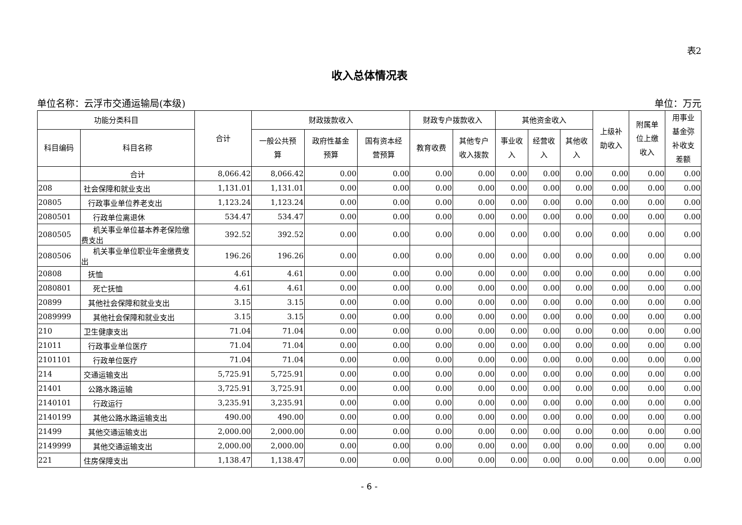表2
收入总体情况表
单位名称：云浮市交通运输局(本级) 单位：万元
| 功能分类科目 | | 合计 | 财政拨款收入 | | | 财政专户拨款收入 | | 其他资金收入 | | | 上级补 助收入 | 附属单 位上缴 收入 | 用事业 基金弥 补收支 差额 |
| --- | --- | --- | --- | --- | --- | --- | --- | --- | --- | --- | --- | --- | --- |
| 科目编码 | 科目名称 | | 一般公共预 算 | 政府性基金 预算 | 国有资本经 营预算 | 教育收费 | 其他专户 收入拨款 | 事业收 入 | 经营收 入 | 其他收 入 | | | |
| | 合计 | 8,066.42 | 8,066.42 | 0.00 | 0.00 | 0.00 | 0.00 | 0.00 | 0.00 | 0.00 | 0.00 | 0.00 | 0.00 |
| 208 | 社会保障和就业支出 | 1,131.01 | 1,131.01 | 0.00 | 0.00 | 0.00 | 0.00 | 0.00 | 0.00 | 0.00 | 0.00 | 0.00 | 0.00 |
| 20805 | 行政事业单位养老支出 | 1,123.24 | 1,123.24 | 0.00 | 0.00 | 0.00 | 0.00 | 0.00 | 0.00 | 0.00 | 0.00 | 0.00 | 0.00 |
| 2080501 | 行政单位离退休 | 534.47 | 534.47 | 0.00 | 0.00 | 0.00 | 0.00 | 0.00 | 0.00 | 0.00 | 0.00 | 0.00 | 0.00 |
| 2080505 | 机关事业单位基本养老保险缴费支出 | 392.52 | 392.52 | 0.00 | 0.00 | 0.00 | 0.00 | 0.00 | 0.00 | 0.00 | 0.00 | 0.00 | 0.00 |
| 2080506 | 机关事业单位职业年金缴费支出 | 196.26 | 196.26 | 0.00 | 0.00 | 0.00 | 0.00 | 0.00 | 0.00 | 0.00 | 0.00 | 0.00 | 0.00 |
| 20808 | 抚恤 | 4.61 | 4.61 | 0.00 | 0.00 | 0.00 | 0.00 | 0.00 | 0.00 | 0.00 | 0.00 | 0.00 | 0.00 |
| 2080801 | 死亡抚恤 | 4.61 | 4.61 | 0.00 | 0.00 | 0.00 | 0.00 | 0.00 | 0.00 | 0.00 | 0.00 | 0.00 | 0.00 |
| 20899 | 其他社会保障和就业支出 | 3.15 | 3.15 | 0.00 | 0.00 | 0.00 | 0.00 | 0.00 | 0.00 | 0.00 | 0.00 | 0.00 | 0.00 |
| 2089999 | 其他社会保障和就业支出 | 3.15 | 3.15 | 0.00 | 0.00 | 0.00 | 0.00 | 0.00 | 0.00 | 0.00 | 0.00 | 0.00 | 0.00 |
| 210 | 卫生健康支出 | 71.04 | 71.04 | 0.00 | 0.00 | 0.00 | 0.00 | 0.00 | 0.00 | 0.00 | 0.00 | 0.00 | 0.00 |
| 21011 | 行政事业单位医疗 | 71.04 | 71.04 | 0.00 | 0.00 | 0.00 | 0.00 | 0.00 | 0.00 | 0.00 | 0.00 | 0.00 | 0.00 |
| 2101101 | 行政单位医疗 | 71.04 | 71.04 | 0.00 | 0.00 | 0.00 | 0.00 | 0.00 | 0.00 | 0.00 | 0.00 | 0.00 | 0.00 |
| 214 | 交通运输支出 | 5,725.91 | 5,725.91 | 0.00 | 0.00 | 0.00 | 0.00 | 0.00 | 0.00 | 0.00 | 0.00 | 0.00 | 0.00 |
| 21401 | 公路水路运输 | 3,725.91 | 3,725.91 | 0.00 | 0.00 | 0.00 | 0.00 | 0.00 | 0.00 | 0.00 | 0.00 | 0.00 | 0.00 |
| 2140101 | 行政运行 | 3,235.91 | 3,235.91 | 0.00 | 0.00 | 0.00 | 0.00 | 0.00 | 0.00 | 0.00 | 0.00 | 0.00 | 0.00 |
| 2140199 | 其他公路水路运输支出 | 490.00 | 490.00 | 0.00 | 0.00 | 0.00 | 0.00 | 0.00 | 0.00 | 0.00 | 0.00 | 0.00 | 0.00 |
| 21499 | 其他交通运输支出 | 2,000.00 | 2,000.00 | 0.00 | 0.00 | 0.00 | 0.00 | 0.00 | 0.00 | 0.00 | 0.00 | 0.00 | 0.00 |
| 2149999 | 其他交通运输支出 | 2,000.00 | 2,000.00 | 0.00 | 0.00 | 0.00 | 0.00 | 0.00 | 0.00 | 0.00 | 0.00 | 0.00 | 0.00 |
| 221 | 住房保障支出 | 1,138.47 | 1,138.47 | 0.00 | 0.00 | 0.00 | 0.00 | 0.00 | 0.00 | 0.00 | 0.00 | 0.00 | 0.00 |
- 6 -